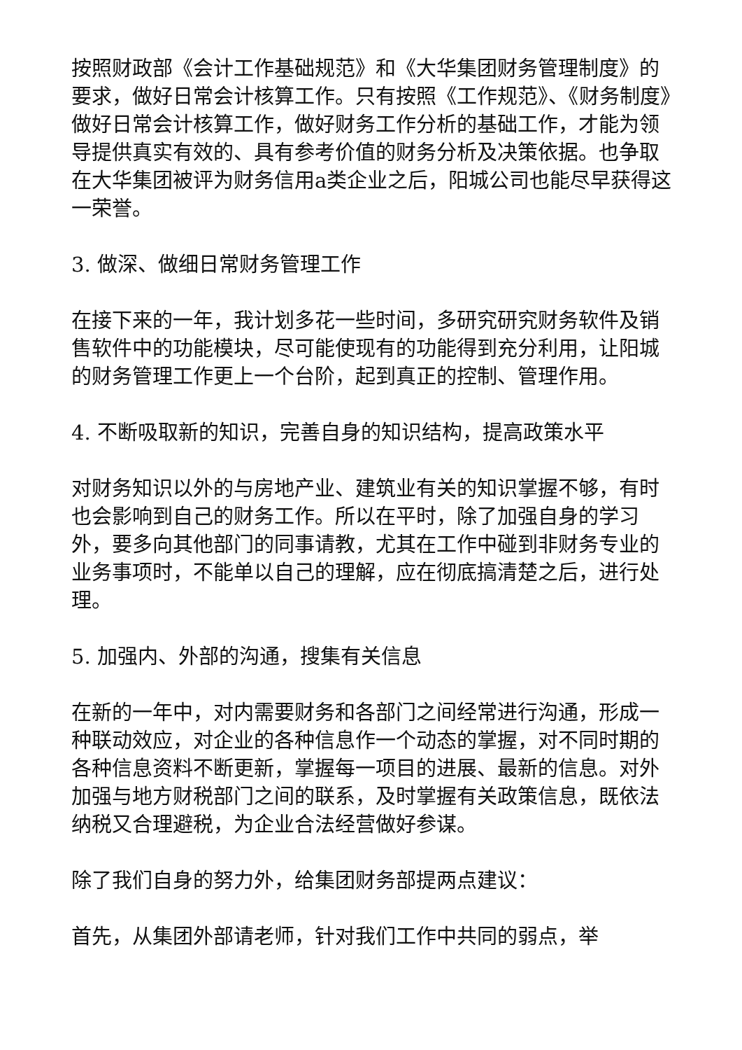按照财政部《会计工作基础规范》和《大华集团财务管理制度》的要求，做好日常会计核算工作。只有按照《工作规范》、《财务制度》做好日常会计核算工作，做好财务工作分析的基础工作，才能为领导提供真实有效的、具有参考价值的财务分析及决策依据。也争取在大华集团被评为财务信用a类企业之后，阳城公司也能尽早获得这一荣誉。
3. 做深、做细日常财务管理工作
在接下来的一年，我计划多花一些时间，多研究研究财务软件及销售软件中的功能模块，尽可能使现有的功能得到充分利用，让阳城的财务管理工作更上一个台阶，起到真正的控制、管理作用。
4. 不断吸取新的知识，完善自身的知识结构，提高政策水平
对财务知识以外的与房地产业、建筑业有关的知识掌握不够，有时也会影响到自己的财务工作。所以在平时，除了加强自身的学习外，要多向其他部门的同事请教，尤其在工作中碰到非财务专业的业务事项时，不能单以自己的理解，应在彻底搞清楚之后，进行处理。
5. 加强内、外部的沟通，搜集有关信息
在新的一年中，对内需要财务和各部门之间经常进行沟通，形成一种联动效应，对企业的各种信息作一个动态的掌握，对不同时期的各种信息资料不断更新，掌握每一项目的进展、最新的信息。对外加强与地方财税部门之间的联系，及时掌握有关政策信息，既依法纳税又合理避税，为企业合法经营做好参谋。
除了我们自身的努力外，给集团财务部提两点建议：
首先，从集团外部请老师，针对我们工作中共同的弱点，举